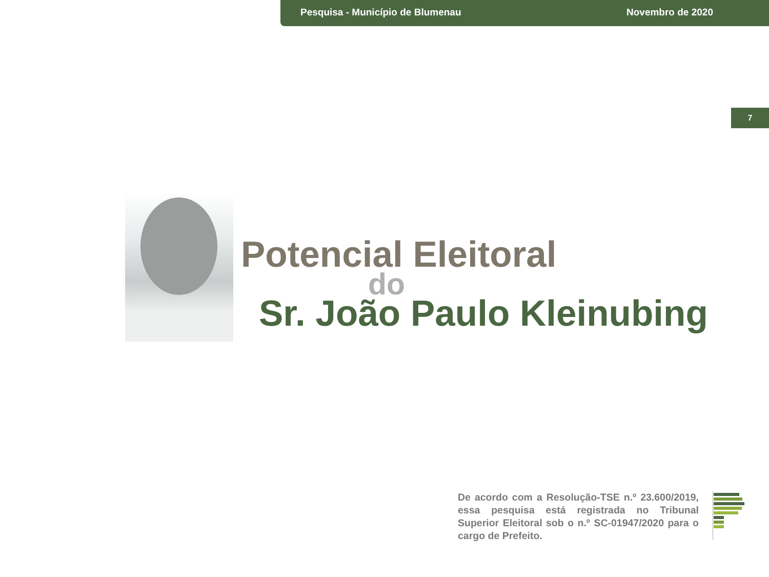Pesquisa - Município de Blumenau Novembro de 2020
7
Potencial Eleitoral
do
Sr. João Paulo Kleinubing
De acordo com a Resolução-TSE n.º 23.600/2019, essa pesquisa está registrada no Tribunal Superior Eleitoral sob o n.º SC-01947/2020 para o cargo de Prefeito.